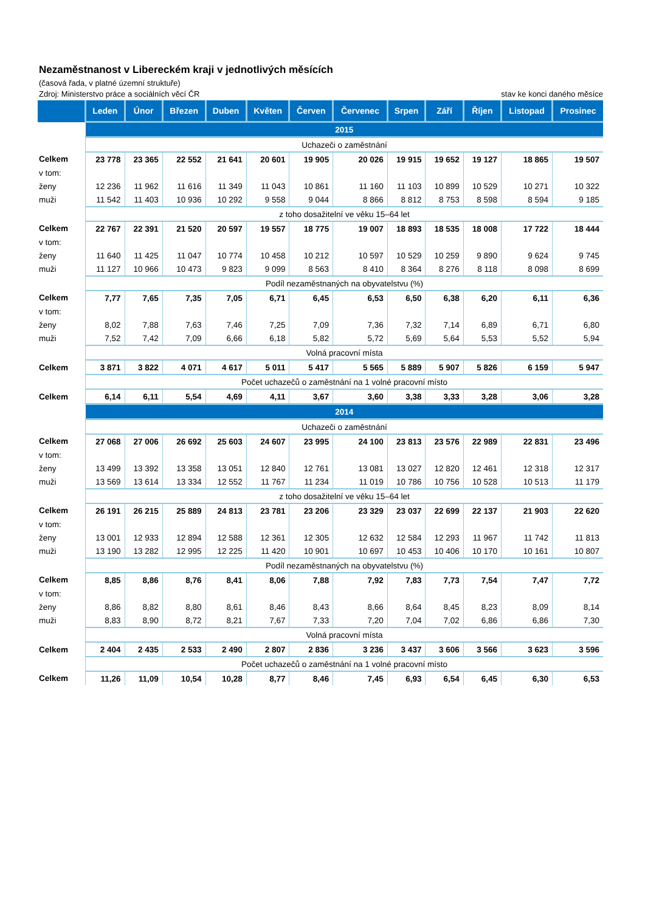Nezaměstnanost v Libereckém kraji v jednotlivých měsících
(časová řada, v platné územní struktuře)
Zdroj: Ministerstvo práce a sociálních věcí ČR stav ke konci daného měsíce
| | Leden | Únor | Březen | Duben | Květen | Červen | Červenec | Srpen | Září | Říjen | Listopad | Prosinec |
| --- | --- | --- | --- | --- | --- | --- | --- | --- | --- | --- | --- | --- |
| | 2015 | | | | | | | | | | | |
| | Uchazeči o zaměstnání | | | | | | | | | | | |
| Celkem | 23 778 | 23 365 | 22 552 | 21 641 | 20 601 | 19 905 | 20 026 | 19 915 | 19 652 | 19 127 | 18 865 | 19 507 |
| v tom: | | | | | | | | | | | | |
| ženy | 12 236 | 11 962 | 11 616 | 11 349 | 11 043 | 10 861 | 11 160 | 11 103 | 10 899 | 10 529 | 10 271 | 10 322 |
| muži | 11 542 | 11 403 | 10 936 | 10 292 | 9 558 | 9 044 | 8 866 | 8 812 | 8 753 | 8 598 | 8 594 | 9 185 |
| | z toho dosažitelní ve věku 15–64 let | | | | | | | | | | | |
| Celkem | 22 767 | 22 391 | 21 520 | 20 597 | 19 557 | 18 775 | 19 007 | 18 893 | 18 535 | 18 008 | 17 722 | 18 444 |
| v tom: | | | | | | | | | | | | |
| ženy | 11 640 | 11 425 | 11 047 | 10 774 | 10 458 | 10 212 | 10 597 | 10 529 | 10 259 | 9 890 | 9 624 | 9 745 |
| muži | 11 127 | 10 966 | 10 473 | 9 823 | 9 099 | 8 563 | 8 410 | 8 364 | 8 276 | 8 118 | 8 098 | 8 699 |
| | Podíl nezaměstnaných na obyvatelstvu (%) | | | | | | | | | | | |
| Celkem | 7,77 | 7,65 | 7,35 | 7,05 | 6,71 | 6,45 | 6,53 | 6,50 | 6,38 | 6,20 | 6,11 | 6,36 |
| v tom: | | | | | | | | | | | | |
| ženy | 8,02 | 7,88 | 7,63 | 7,46 | 7,25 | 7,09 | 7,36 | 7,32 | 7,14 | 6,89 | 6,71 | 6,80 |
| muži | 7,52 | 7,42 | 7,09 | 6,66 | 6,18 | 5,82 | 5,72 | 5,69 | 5,64 | 5,53 | 5,52 | 5,94 |
| | Volná pracovní místa | | | | | | | | | | | |
| Celkem | 3 871 | 3 822 | 4 071 | 4 617 | 5 011 | 5 417 | 5 565 | 5 889 | 5 907 | 5 826 | 6 159 | 5 947 |
| | Počet uchazečů o zaměstnání na 1 volné pracovní místo | | | | | | | | | | | |
| Celkem | 6,14 | 6,11 | 5,54 | 4,69 | 4,11 | 3,67 | 3,60 | 3,38 | 3,33 | 3,28 | 3,06 | 3,28 |
| | 2014 | | | | | | | | | | | |
| | Uchazeči o zaměstnání | | | | | | | | | | | |
| Celkem | 27 068 | 27 006 | 26 692 | 25 603 | 24 607 | 23 995 | 24 100 | 23 813 | 23 576 | 22 989 | 22 831 | 23 496 |
| v tom: | | | | | | | | | | | | |
| ženy | 13 499 | 13 392 | 13 358 | 13 051 | 12 840 | 12 761 | 13 081 | 13 027 | 12 820 | 12 461 | 12 318 | 12 317 |
| muži | 13 569 | 13 614 | 13 334 | 12 552 | 11 767 | 11 234 | 11 019 | 10 786 | 10 756 | 10 528 | 10 513 | 11 179 |
| | z toho dosažitelní ve věku 15–64 let | | | | | | | | | | | |
| Celkem | 26 191 | 26 215 | 25 889 | 24 813 | 23 781 | 23 206 | 23 329 | 23 037 | 22 699 | 22 137 | 21 903 | 22 620 |
| v tom: | | | | | | | | | | | | |
| ženy | 13 001 | 12 933 | 12 894 | 12 588 | 12 361 | 12 305 | 12 632 | 12 584 | 12 293 | 11 967 | 11 742 | 11 813 |
| muži | 13 190 | 13 282 | 12 995 | 12 225 | 11 420 | 10 901 | 10 697 | 10 453 | 10 406 | 10 170 | 10 161 | 10 807 |
| | Podíl nezaměstnaných na obyvatelstvu (%) | | | | | | | | | | | |
| Celkem | 8,85 | 8,86 | 8,76 | 8,41 | 8,06 | 7,88 | 7,92 | 7,83 | 7,73 | 7,54 | 7,47 | 7,72 |
| v tom: | | | | | | | | | | | | |
| ženy | 8,86 | 8,82 | 8,80 | 8,61 | 8,46 | 8,43 | 8,66 | 8,64 | 8,45 | 8,23 | 8,09 | 8,14 |
| muži | 8,83 | 8,90 | 8,72 | 8,21 | 7,67 | 7,33 | 7,20 | 7,04 | 7,02 | 6,86 | 6,86 | 7,30 |
| | Volná pracovní místa | | | | | | | | | | | |
| Celkem | 2 404 | 2 435 | 2 533 | 2 490 | 2 807 | 2 836 | 3 236 | 3 437 | 3 606 | 3 566 | 3 623 | 3 596 |
| | Počet uchazečů o zaměstnání na 1 volné pracovní místo | | | | | | | | | | | |
| Celkem | 11,26 | 11,09 | 10,54 | 10,28 | 8,77 | 8,46 | 7,45 | 6,93 | 6,54 | 6,45 | 6,30 | 6,53 |